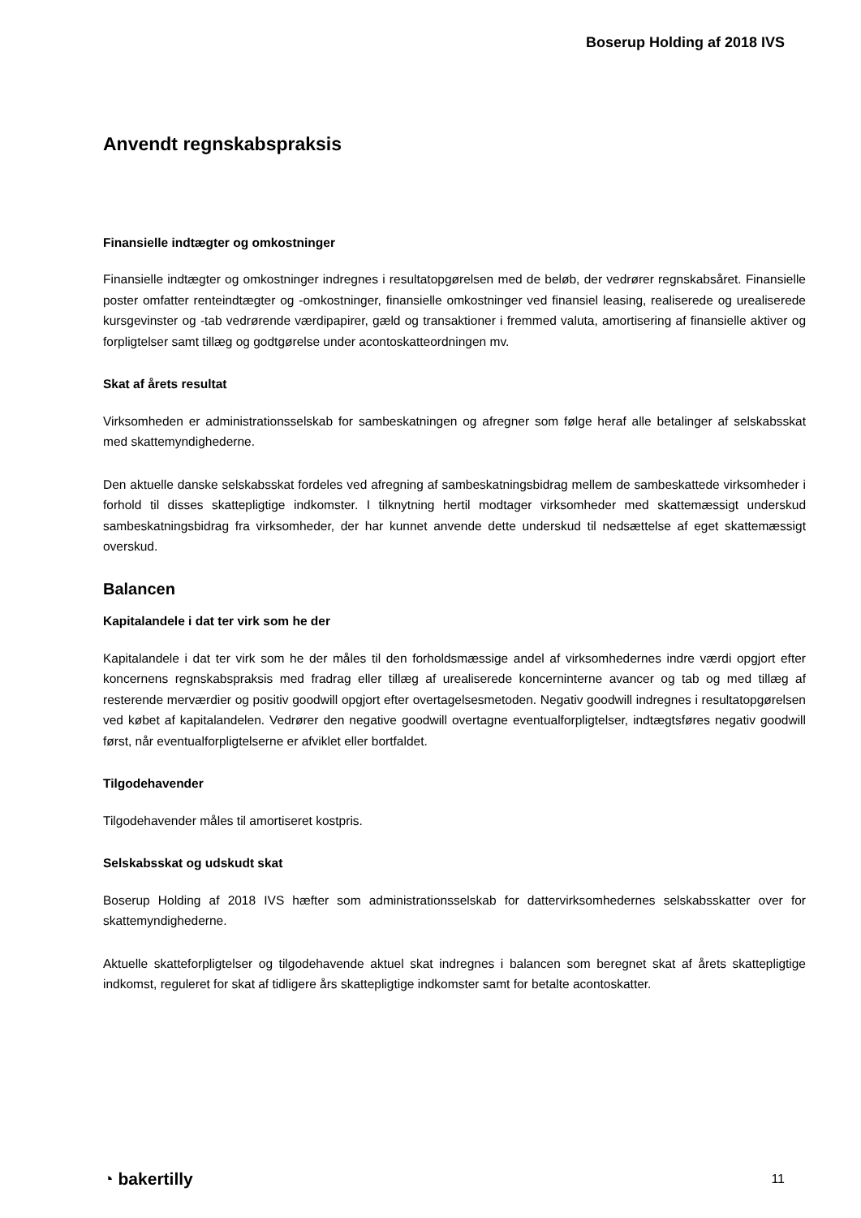Boserup Holding af 2018 IVS
Anvendt regnskabspraksis
Finansielle indtægter og omkostninger
Finansielle indtægter og omkostninger indregnes i resultatopgørelsen med de beløb, der vedrører regnskabs­året. Finansielle poster omfatter renteindtægter og -omkostninger, finansielle omkostninger ved finansiel lea­sing, realiserede og urealiserede kursgevinster og -tab vedrørende værdipapirer, gæld og transaktioner i fremmed valuta, amortisering af finansielle aktiver og forpligtelser samt tillæg og godtgørelse under aconto­skatteordningen mv.
Skat af årets resultat
Virksomheden er administrationsselskab for sambeskatningen og afregner som følge heraf alle betalinger af selskabsskat med skattemyndighederne.
Den aktuelle danske selskabsskat fordeles ved afregning af sambeskatningsbidrag mellem de sambeskatte­de virksomheder i forhold til disses skattepligtige indkomster. I tilknytning hertil modtager virksomheder med skattemæssigt underskud sambeskatningsbidrag fra virksomheder, der har kunnet anvende dette underskud til nedsættelse af eget skattemæssigt overskud.
Balancen
Kapitalandele i dat ter virk som he der
Kapitalandele i dat ter virk som he der måles til den forholdsmæssige andel af virksomhedernes indre værdi opgjort efter koncernens regnskabspraksis med fradrag eller tillæg af urealiserede koncerninterne avancer og tab og med tillæg af resterende merværdier og positiv goodwill opgjort efter overtagelsesmeto­den. Negativ goodwill indregnes i resultatopgørelsen ved købet af kapitalandelen. Vedrører den negative goodwill overtagne eventualforpligtelser, indtægtsføres negativ goodwill først, når eventualforpligtelserne er afviklet eller bortfaldet.
Tilgodehavender
Tilgodehavender måles til amortiseret kostpris.
Selskabsskat og udskudt skat
Boserup Holding af 2018 IVS hæfter som administrationsselskab for dattervirksomhedernes selskabs­skatter over for skattemyndighederne.
Aktuelle skatteforpligtelser og tilgodehavende aktuel skat indregnes i balancen som beregnet skat af årets skattepligtige indkomst, reguleret for skat af tidligere års skattepligtige indkomster samt for betalte aconto­skatter.
◔ bakertilly 11